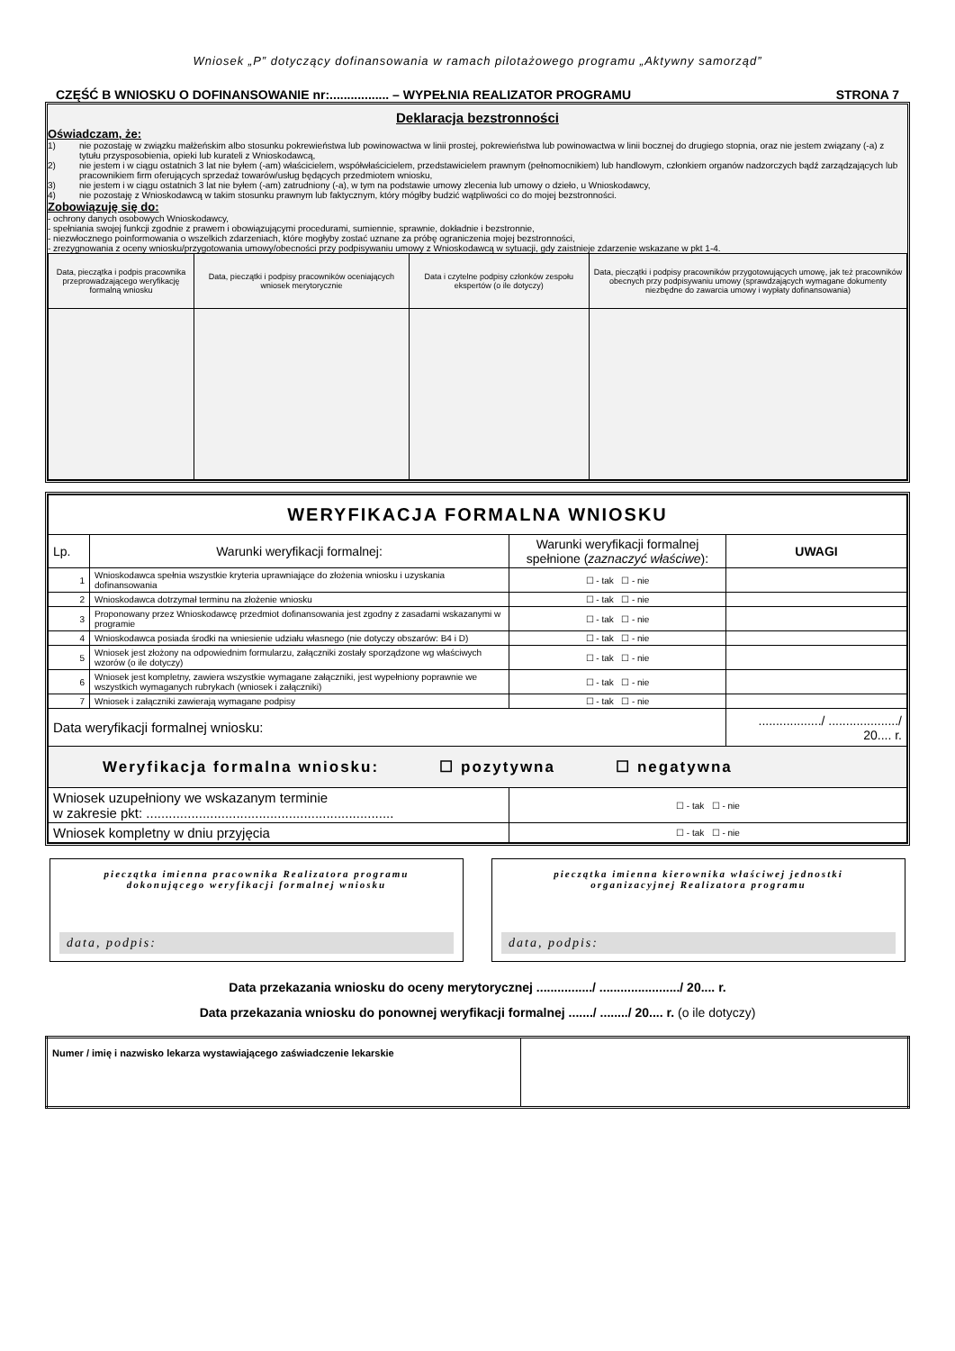Wniosek „P” dotyczący dofinansowania w ramach pilotażowego programu „Aktywny samorząd”
CZĘŚĆ B WNIOSKU O DOFINANSOWANIE nr:................. – WYPEŁNIA REALIZATOR PROGRAMU STRONA 7
Deklaracja bezstronności
Oświadczam, że:
1) nie pozostaję w związku małżeńskim albo stosunku pokrewieństwa lub powinowactwa w linii prostej, pokrewieństwa lub powinowactwa w linii bocznej do drugiego stopnia, oraz nie jestem związany (-a) z tytułu przysposobienia, opieki lub kurateli z Wnioskodawcą,
2) nie jestem i w ciągu ostatnich 3 lat nie byłem (-am) właścicielem, współwłaścicielem, przedstawicielem prawnym (pełnomocnikiem) lub handlowym, członkiem organów nadzorczych bądź zarządzających lub pracownikiem firm oferujących sprzedaż towarów/usług będących przedmiotem wniosku,
3) nie jestem i w ciągu ostatnich 3 lat nie byłem (-am) zatrudniony (-a), w tym na podstawie umowy zlecenia lub umowy o dzieło, u Wnioskodawcy,
4) nie pozostaję z Wnioskodawcą w takim stosunku prawnym lub faktycznym, który mógłby budzić wątpliwości co do mojej bezstronności.
Zobowiązuję się do:
- ochrony danych osobowych Wnioskodawcy,
- spełniania swojej funkcji zgodnie z prawem i obowiązującymi procedurami, sumiennie, sprawnie, dokładnie i bezstronnie,
- niezwłocznego poinformowania o wszelkich zdarzeniach, które mogłyby zostać uznane za próbę ograniczenia mojej bezstronności,
- zrezygnowania z oceny wniosku/przygotowania umowy/obecności przy podpisywaniu umowy z Wnioskodawcą w sytuacji, gdy zaistnieje zdarzenie wskazane w pkt 1-4.
| Data, pieczątka i podpis pracownika przeprowadzającego weryfikację formalną wniosku | Data, pieczątki i podpisy pracowników oceniających wniosek merytorycznie | Data i czytelne podpisy członków zespołu ekspertów (o ile dotyczy) | Data, pieczątki i podpisy pracowników przygotowujących umowę, jak też pracowników obecnych przy podpisywaniu umowy (sprawdzających wymagane dokumenty niezbędne do zawarcia umowy i wypłaty dofinansowania) |
| WERYFIKACJA FORMALNA WNIOSKU | | | |
| Lp. | Warunki weryfikacji formalnej: | Warunki weryfikacji formalnej spełnione ( zaznaczyć właściwe ): | UWAGI |
| 1 | Wnioskodawca spełnia wszystkie kryteria uprawniające do złożenia wniosku i uzyskania dofinansowania | ☐ - tak ☐ - nie | |
| 2 | Wnioskodawca dotrzymał terminu na złożenie wniosku | ☐ - tak ☐ - nie | |
| 3 | Proponowany przez Wnioskodawcę przedmiot dofinansowania jest zgodny z zasadami wskazanymi w programie | ☐ - tak ☐ - nie | |
| 4 | Wnioskodawca posiada środki na wniesienie udziału własnego (nie dotyczy obszarów: B4 i D) | ☐ - tak ☐ - nie | |
| 5 | Wniosek jest złożony na odpowiednim formularzu, załączniki zostały sporządzone wg właściwych wzorów (o ile dotyczy) | ☐ - tak ☐ - nie | |
| 6 | Wniosek jest kompletny, zawiera wszystkie wymagane załączniki, jest wypełniony poprawnie we wszystkich wymaganych rubrykach (wniosek i załączniki) | ☐ - tak ☐ - nie | |
| 7 | Wniosek i załączniki zawierają wymagane podpisy | ☐ - tak ☐ - nie | |
| Data weryfikacji formalnej wniosku: | | | ................../ ..................../ 20.... r. |
| Weryfikacja formalna wniosku: ☐ pozytywna ☐ negatywna | | | |
| Wniosek uzupełniony we wskazanym terminie w zakresie pkt: .................................................................. | | ☐ - tak ☐ - nie | |
| Wniosek kompletny w dniu przyjęcia | | ☐ - tak ☐ - nie | |
pieczątka imienna pracownika Realizatora programu
dokonującego weryfikacji formalnej wniosku
data, podpis:
pieczątka imienna kierownika właściwej jednostki
organizacyjnej Realizatora programu
data, podpis:
Data przekazania wniosku do oceny merytorycznej ................/ ......................./ 20.... r.
Data przekazania wniosku do ponownej weryfikacji formalnej ......./ ......../ 20.... r. (o ile dotyczy)
| Numer / imię i nazwisko lekarza wystawiającego zaświadczenie lekarskie | |